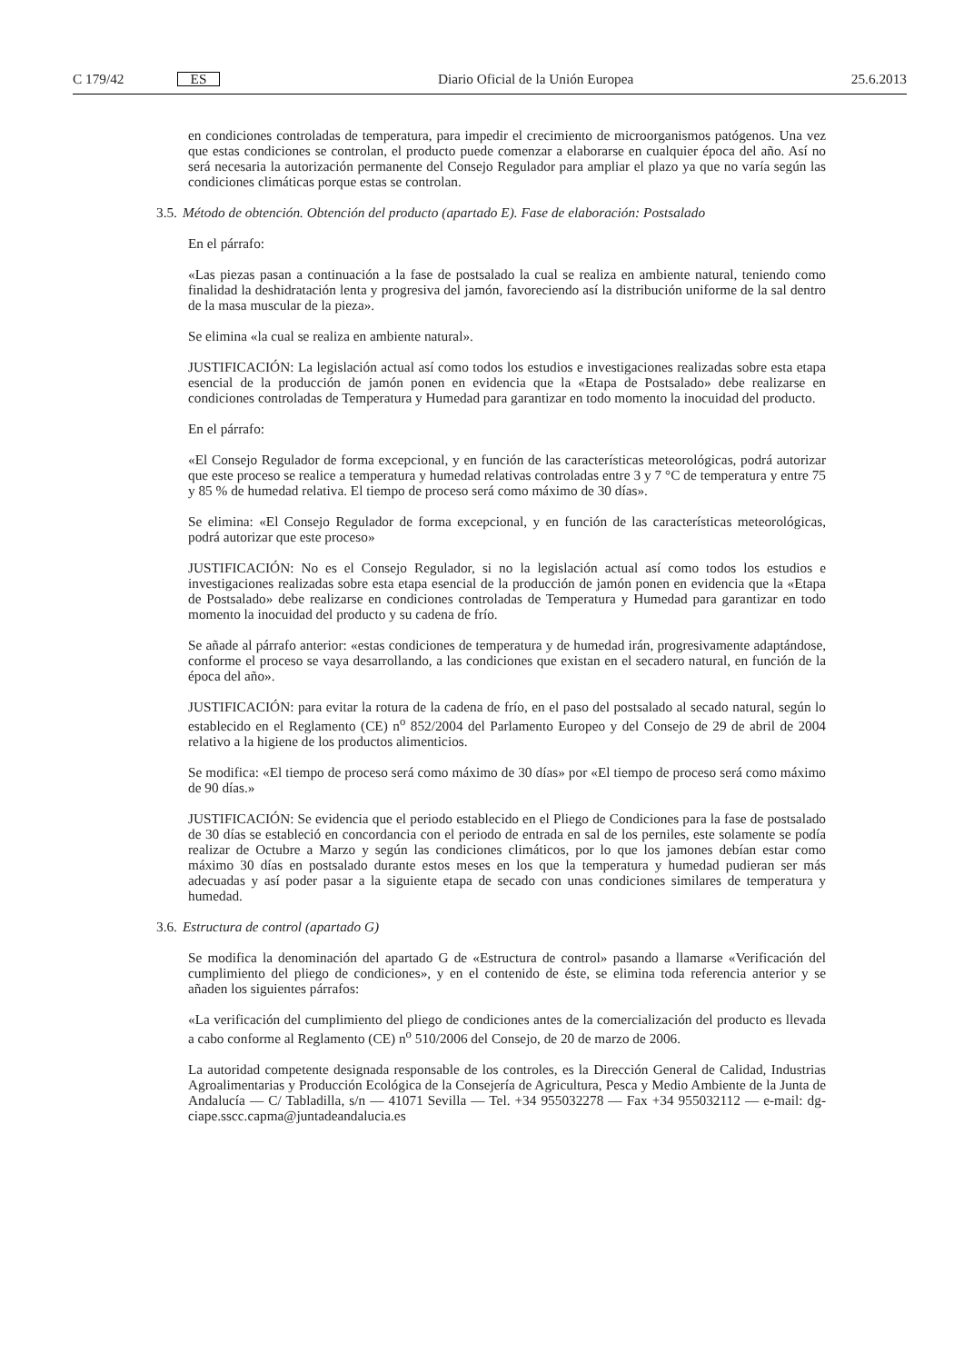C 179/42 ES
Diario Oficial de la Unión Europea 25.6.2013
en condiciones controladas de temperatura, para impedir el crecimiento de microorganismos patógenos. Una vez que estas condiciones se controlan, el producto puede comenzar a elaborarse en cualquier época del año. Así no será necesaria la autorización permanente del Consejo Regulador para ampliar el plazo ya que no varía según las condiciones climáticas porque estas se controlan.
3.5. Método de obtención. Obtención del producto (apartado E). Fase de elaboración: Postsalado
En el párrafo:
«Las piezas pasan a continuación a la fase de postsalado la cual se realiza en ambiente natural, teniendo como finalidad la deshidratación lenta y progresiva del jamón, favoreciendo así la distribución uniforme de la sal dentro de la masa muscular de la pieza».
Se elimina «la cual se realiza en ambiente natural».
JUSTIFICACIÓN: La legislación actual así como todos los estudios e investigaciones realizadas sobre esta etapa esencial de la producción de jamón ponen en evidencia que la «Etapa de Postsalado» debe realizarse en condiciones controladas de Temperatura y Humedad para garantizar en todo momento la inocuidad del producto.
En el párrafo:
«El Consejo Regulador de forma excepcional, y en función de las características meteorológicas, podrá autorizar que este proceso se realice a temperatura y humedad relativas controladas entre 3 y 7 °C de temperatura y entre 75 y 85 % de humedad relativa. El tiempo de proceso será como máximo de 30 días».
Se elimina: «El Consejo Regulador de forma excepcional, y en función de las características meteorológicas, podrá autorizar que este proceso»
JUSTIFICACIÓN: No es el Consejo Regulador, si no la legislación actual así como todos los estudios e investigaciones realizadas sobre esta etapa esencial de la producción de jamón ponen en evidencia que la «Etapa de Postsalado» debe realizarse en condiciones controladas de Temperatura y Humedad para garantizar en todo momento la inocuidad del producto y su cadena de frío.
Se añade al párrafo anterior: «estas condiciones de temperatura y de humedad irán, progresivamente adaptándose, conforme el proceso se vaya desarrollando, a las condiciones que existan en el secadero natural, en función de la época del año».
JUSTIFICACIÓN: para evitar la rotura de la cadena de frío, en el paso del postsalado al secado natural, según lo establecido en el Reglamento (CE) n<sup>o</sup> 852/2004 del Parlamento Europeo y del Consejo de 29 de abril de 2004 relativo a la higiene de los productos alimenticios.
Se modifica: «El tiempo de proceso será como máximo de 30 días» por «El tiempo de proceso será como máximo de 90 días.»
JUSTIFICACIÓN: Se evidencia que el periodo establecido en el Pliego de Condiciones para la fase de postsalado de 30 días se estableció en concordancia con el periodo de entrada en sal de los perniles, este solamente se podía realizar de Octubre a Marzo y según las condiciones climáticos, por lo que los jamones debían estar como máximo 30 días en postsalado durante estos meses en los que la temperatura y humedad pudieran ser más adecuadas y así poder pasar a la siguiente etapa de secado con unas condiciones similares de temperatura y humedad.
3.6. Estructura de control (apartado G)
Se modifica la denominación del apartado G de «Estructura de control» pasando a llamarse «Verificación del cumplimiento del pliego de condiciones», y en el contenido de éste, se elimina toda referencia anterior y se añaden los siguientes párrafos:
«La verificación del cumplimiento del pliego de condiciones antes de la comercialización del producto es llevada a cabo conforme al Reglamento (CE) n<sup>o</sup> 510/2006 del Consejo, de 20 de marzo de 2006.
La autoridad competente designada responsable de los controles, es la Dirección General de Calidad, Industrias Agroalimentarias y Producción Ecológica de la Consejería de Agricultura, Pesca y Medio Ambiente de la Junta de Andalucía — C/ Tabladilla, s/n — 41071 Sevilla — Tel. +34 955032278 — Fax +34 955032112 — e-mail: dg-ciape.sscc.capma@juntadeandalucia.es